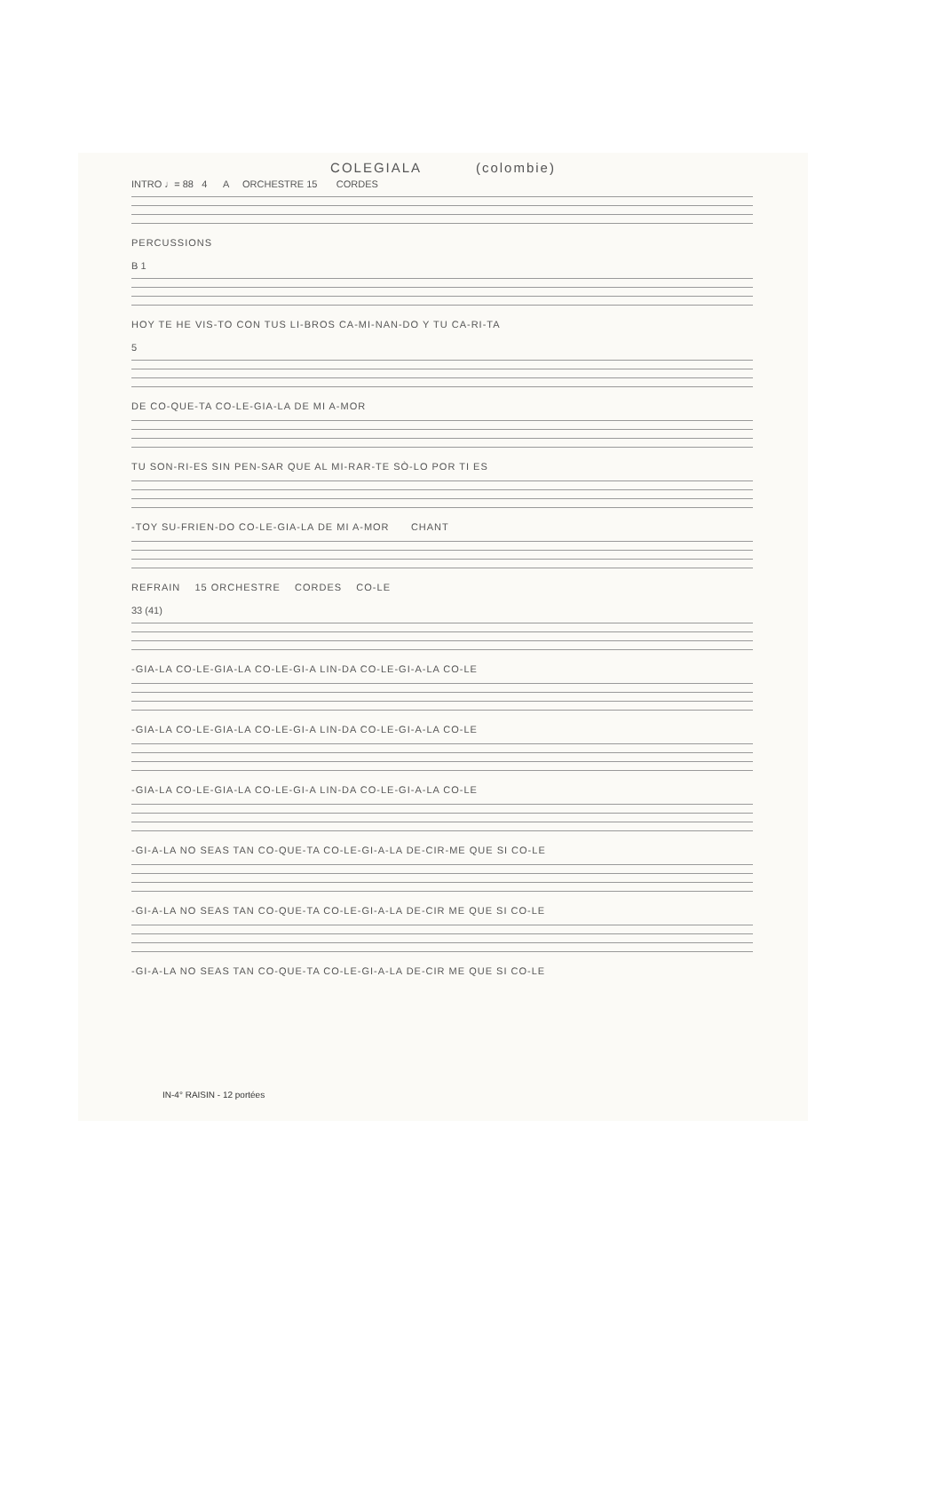COLEGIALA (colombie)
INTRO ♩= 88 4 A ORCHESTRE 15 CORDES
PERCUSSIONS
B 1
HOY TE HE VIS-TO CON TUS LI-BROS CA-MI-NAN-DO Y TU CA-RI-TA
5
DE CO-QUE-TA CO-LE-GIA-LA DE MI A-MOR
TU SON-RI-ES SIN PEN-SAR QUE AL MI-RAR-TE SÒ-LO POR TI ES
-TOY SU-FRIEN-DO CO-LE-GIA-LA DE MI A-MOR CHANT
REFRAIN 15 ORCHESTRE CORDES CO-LE
33 (41)
-GIA-LA CO-LE-GIA-LA CO-LE-GI-A LIN-DA CO-LE-GI-A-LA CO-LE
-GIA-LA CO-LE-GIA-LA CO-LE-GI-A LIN-DA CO-LE-GI-A-LA CO-LE
-GIA-LA CO-LE-GIA-LA CO-LE-GI-A LIN-DA CO-LE-GI-A-LA CO-LE
-GI-A-LA NO SEAS TAN CO-QUE-TA CO-LE-GI-A-LA DE-CIR-ME QUE SI CO-LE
-GI-A-LA NO SEAS TAN CO-QUE-TA CO-LE-GI-A-LA DE-CIR ME QUE SI CO-LE
-GI-A-LA NO SEAS TAN CO-QUE-TA CO-LE-GI-A-LA DE-CIR ME QUE SI CO-LE
IN-4° RAISIN - 12 portées